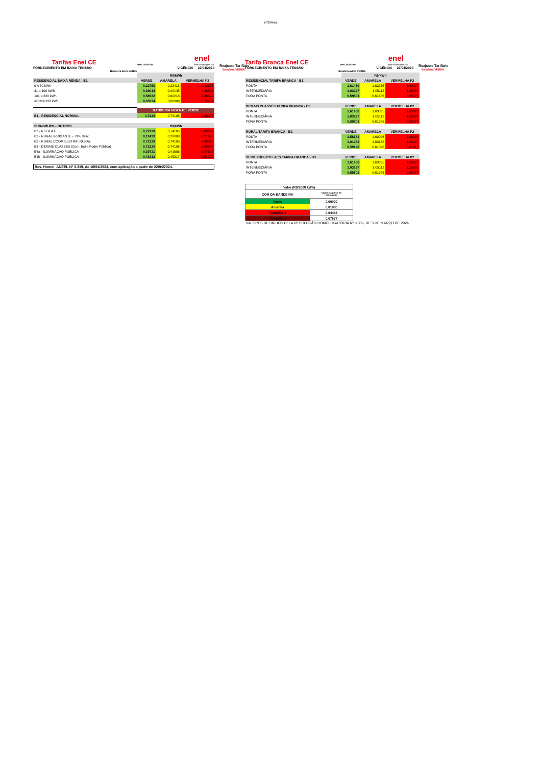INTERNAL
Tarifas Enel CE
Reh.3319/2024 enel
Enel Distribuição Ceará
FORNECIMENTO EM BAIXA TENSÃO VIGÊNCIA 22/04/2024
Bandeira Ativa VERDE
| | R$/kWh | | |
| RESIDENCIAL BAIXA RENDA - B1 | VERDE | AMARELA | VERMELHA P2 |
| 0 A 30 kWh | 0,22758 | 0,23418 | 0,30635 |
| 31 a 100 kWh | 0,39014 | 0,40145 | 0,46891 |
| 101 a 220 kWh | 0,58522 | 0,60218 | 0,66399 |
| ACIMA 220 kWh | 0,65024 | 0,66909 | 0,72901 |
| | BANDEIRA VIGENTE: VERDE | | |
| B1 - RESIDENCIAL NORMAL | 0,7222 | 0,74105 | 0,80097 |
| SUB-GRUPO - OUTROS | R$/kWh | | |
| B2 - R U R A L | 0,72220 | 0,74105 | 0,80097 |
| B2 - RURAL IRRIGANTE - 73% desc. | 0,19499 | 0,20008 | 0,21626 |
| B2 - RURAL COOP. ELETRIF. RURAL | 0,72220 | 0,74105 | 0,80097 |
| B3 - DEMAIS CLASSES (Com, Ind e Poder Público) | 0,72220 | 0,74105 | 0,80097 |
| B4a - ILUMINACAO PUBLICA | 0,39721 | 0,41606 | 0,47598 |
| B4b - ILUMINACAO PUBLICA | 0,43332 | 0,45217 | 0,51209 |
Res. Homol. ANEEL Nº 3.319, de 16/04/2024, com aplicação a partir de 22/04/2024.
Reajuste Tarifário
Bandeira VERDE
Tarifa Branca Enel CE
Reh.3319/2024 enel
Enel Distribuição Ceará
FORNECIMENTO EM BAIXA TENSÃO VIGÊNCIA 22/04/2024
Bandeira Ativa VERDE
| | R$/kWh | | |
| RESIDENCIAL TARIFA BRANCA - B1 | VERDE | AMARELA | VERMELHA P2 |
| PONTA | 1,61450 | 1,63335 | 1,69327 |
| INTERMEDIÁRIA | 1,03227 | 1,05112 | 1,25901 |
| FORA PONTA | 0,59801 | 0,61686 | 0,82475 |
| DEMAIS CLASSES TARIFA BRANCA - B3 | VERDE | AMARELA | VERMELHA P2 |
| PONTA | 1,61450 | 1,63335 | 1,69327 |
| INTERMEDIÁRIA | 1,03227 | 1,05112 | 1,25901 |
| FORA PONTA | 0,59801 | 0,61686 | 0,82475 |
| RURAL TARIFA BRANCA - B2 | VERDE | AMARELA | VERMELHA P2 |
| PONTA | 1,58161 | 1,60046 | 1,66038 |
| INTERMEDIÁRIA | 1,01253 | 1,03138 | 1,23927 |
| FORA PONTA | 0,59143 | 0,61028 | 0,81817 |
| SERV. PÚBLICO \ AES TARIFA BRANCA - B3 | VERDE | AMARELA | VERMELHA P2 |
| PONTA | 1,61450 | 1,63335 | 1,69327 |
| INTERMEDIÁRIA | 1,03227 | 1,05112 | 1,25901 |
| FORA PONTA | 0,59801 | 0,61686 | 0,82475 |
| Valor (R$/1000 kWh) | |
| --- | --- |
| COR DA BANDEIRA | Vigente a partir de 01/04/2024 |
| Verde | 0,00000 |
| Amarela | 0,01885 |
| Vermelha 1 | 0,04463 |
| Vermelha 2 | 0,07877 |
VALORES DEFINIDOS PELA RESOLUÇÃO HOMOLOGATÓRIA Nº 3.306, DE 5 DE MARÇO DE 2024
Reajuste Tarifário
Bandeira VERDE